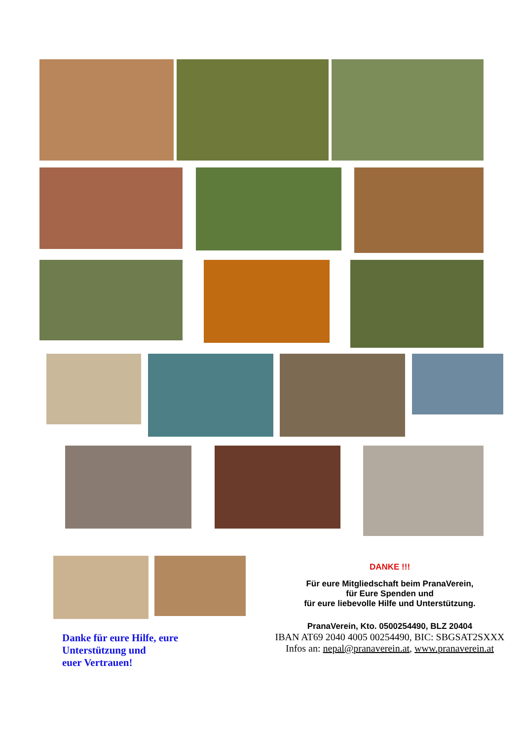Danke für eure Hilfe, eure
Unterstützung und
euer Vertrauen!
DANKE !!!
Für eure Mitgliedschaft beim PranaVerein,
für Eure Spenden und
für eure liebevolle Hilfe und Unterstützung.
PranaVerein, Kto. 0500254490, BLZ 20404
IBAN AT69 2040 4005 00254490, BIC: SBGSAT2SXXX
Infos an: nepal@pranaverein.at, www.pranaverein.at